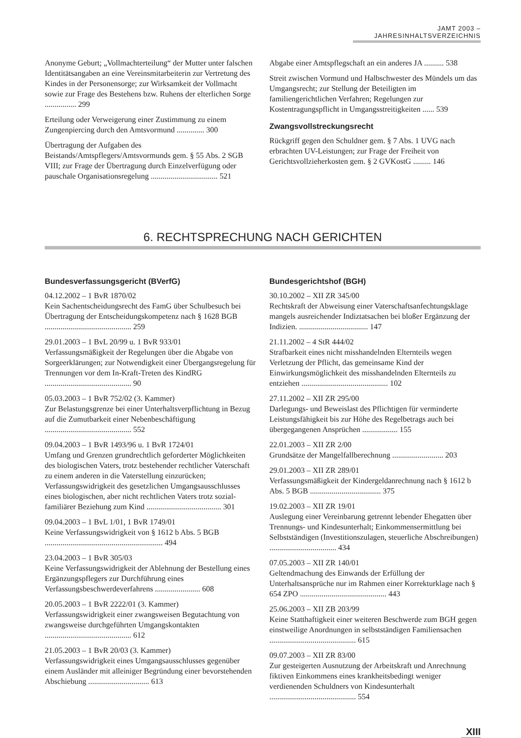JAMT 2003 – JAHRESINHALTSVERZEICHNIS
Anonyme Geburt; „Vollmachterteilung“ der Mutter unter falschen Identitätsangaben an eine Vereinsmitarbeiterin zur Vertretung des Kindes in der Personensorge; zur Wirksamkeit der Vollmacht sowie zur Frage des Bestehens bzw. Ruhens der elterlichen Sorge ................ 299
Erteilung oder Verweigerung einer Zustimmung zu einem Zungenpiercing durch den Amtsvormund .............. 300
Übertragung der Aufgaben des Beistands/Amtspflegers/Amtsvormunds gem. § 55 Abs. 2 SGB VIII; zur Frage der Übertragung durch Einzelverfügung oder pauschale Organisationsregelung .................................. 521
Abgabe einer Amtspflegschaft an ein anderes JA .......... 538
Streit zwischen Vormund und Halbschwester des Mündels um das Umgangsrecht; zur Stellung der Beteiligten im familiengerichtlichen Verfahren; Regelungen zur Kostentragungspflicht in Umgangsstreitigkeiten ...... 539
Zwangsvollstreckungsrecht
Rückgriff gegen den Schuldner gem. § 7 Abs. 1 UVG nach erbrachten UV-Leistungen; zur Frage der Freiheit von Gerichtsvollzieherkosten gem. § 2 GVKostG ......... 146
6. RECHTSPRECHUNG NACH GERICHTEN
Bundesverfassungsgericht (BVerfG)
04.12.2002 – 1 BvR 1870/02
Kein Sachentscheidungsrecht des FamG über Schulbesuch bei Übertragung der Entscheidungskompetenz nach § 1628 BGB ............................................ 259
29.01.2003 – 1 BvL 20/99 u. 1 BvR 933/01
Verfassungsmäßigkeit der Regelungen über die Abgabe von Sorgeerklärungen; zur Notwendigkeit einer Übergangsregelung für Trennungen vor dem In-Kraft-Treten des KindRG ............................................ 90
05.03.2003 – 1 BvR 752/02 (3. Kammer)
Zur Belastungsgrenze bei einer Unterhaltsverpflichtung in Bezug auf die Zumutbarkeit einer Nebenbeschäftigung ............................................ 552
09.04.2003 – 1 BvR 1493/96 u. 1 BvR 1724/01
Umfang und Grenzen grundrechtlich geforderter Möglichkeiten des biologischen Vaters, trotz bestehender rechtlicher Vaterschaft zu einem anderen in die Vaterstellung einzurücken; Verfassungswidrigkeit des gesetzlichen Umgangsausschlusses eines biologischen, aber nicht rechtlichen Vaters trotz sozial-familiärer Beziehung zum Kind ...................................... 301
09.04.2003 – 1 BvL 1/01, 1 BvR 1749/01
Keine Verfassungswidrigkeit von § 1612 b Abs. 5 BGB ............................................................ 494
23.04.2003 – 1 BvR 305/03
Keine Verfassungswidrigkeit der Ablehnung der Bestellung eines Ergänzungspflegers zur Durchführung eines Verfassungsbeschwerdeverfahrens ....................... 608
20.05.2003 – 1 BvR 2222/01 (3. Kammer)
Verfassungswidrigkeit einer zwangsweisen Begutachtung von zwangsweise durchgeführten Umgangskontakten ............................................ 612
21.05.2003 – 1 BvR 20/03 (3. Kammer)
Verfassungswidrigkeit eines Umgangsausschlusses gegenüber einem Ausländer mit alleiniger Begründung einer bevorstehenden Abschiebung ............................... 613
Bundesgerichtshof (BGH)
30.10.2002 – XII ZR 345/00
Rechtskraft der Abweisung einer Vaterschaftsanfechtungsklage mangels ausreichender Indiztatsachen bei bloßer Ergänzung der Indizien. ................................... 147
21.11.2002 – 4 StR 444/02
Strafbarkeit eines nicht misshandelnden Elternteils wegen Verletzung der Pflicht, das gemeinsame Kind der Einwirkungsmöglichkeit des misshandelnden Elternteils zu entziehen ............................................ 102
27.11.2002 – XII ZR 295/00
Darlegungs- und Beweislast des Pflichtigen für verminderte Leistungsfähigkeit bis zur Höhe des Regelbetrags auch bei übergegangenen Ansprüchen .................. 155
22.01.2003 – XII ZR 2/00
Grundsätze der Mangelfallberechnung .......................... 203
29.01.2003 – XII ZR 289/01
Verfassungsmäßigkeit der Kindergeldanrechnung nach § 1612 b Abs. 5 BGB .................................... 375
19.02.2003 – XII ZR 19/01
Auslegung einer Vereinbarung getrennt lebender Ehegatten über Trennungs- und Kindesunterhalt; Einkommensermittlung bei Selbstständigen (Investitionszulagen, steuerliche Abschreibungen) .................................. 434
07.05.2003 – XII ZR 140/01
Geltendmachung des Einwands der Erfüllung der Unterhaltsansprüche nur im Rahmen einer Korrekturklage nach § 654 ZPO ............................................ 443
25.06.2003 – XII ZB 203/99
Keine Statthaftigkeit einer weiteren Beschwerde zum BGH gegen einstweilige Anordnungen in selbstständigen Familiensachen ............................................ 615
09.07.2003 – XII ZR 83/00
Zur gesteigerten Ausnutzung der Arbeitskraft und Anrechnung fiktiven Einkommens eines krankheitsbedingt weniger verdienenden Schuldners von Kindesunterhalt ............................................ 554
XIII